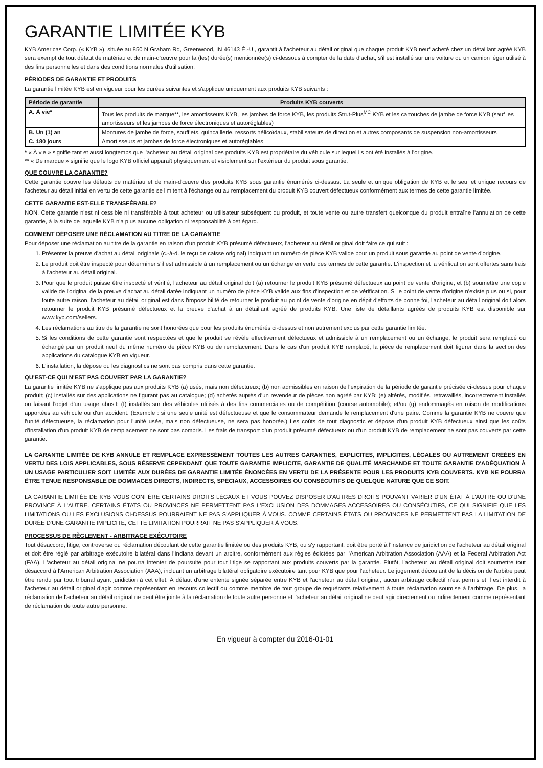GARANTIE LIMITÉE KYB
KYB Americas Corp. (« KYB »), située au 850 N Graham Rd, Greenwood, IN 46143 É.-U., garantit à l'acheteur au détail original que chaque produit KYB neuf acheté chez un détaillant agréé KYB sera exempt de tout défaut de matériau et de main-d'œuvre pour la (les) durée(s) mentionnée(s) ci-dessous à compter de la date d'achat, s'il est installé sur une voiture ou un camion léger utilisé à des fins personnelles et dans des conditions normales d'utilisation.
PÉRIODES DE GARANTIE ET PRODUITS
La garantie limitée KYB est en vigueur pour les durées suivantes et s'applique uniquement aux produits KYB suivants :
| Période de garantie | Produits KYB couverts |
| --- | --- |
| A. À vie* | Tous les produits de marque**, les amortisseurs KYB, les jambes de force KYB, les produits Strut-Plus<sup>MC</sup> KYB et les cartouches de jambe de force KYB (sauf les amortisseurs et les jambes de force électroniques et autoréglables) |
| B. Un (1) an | Montures de jambe de force, soufflets, quincaillerie, ressorts hélicoïdaux, stabilisateurs de direction et autres composants de suspension non-amortisseurs |
| C. 180 jours | Amortisseurs et jambes de force électroniques et autoréglables |
* « À vie » signifie tant et aussi longtemps que l'acheteur au détail original des produits KYB est propriétaire du véhicule sur lequel ils ont été installés à l'origine.
** « De marque » signifie que le logo KYB officiel apparaît physiquement et visiblement sur l'extérieur du produit sous garantie.
QUE COUVRE LA GARANTIE?
Cette garantie couvre les défauts de matériau et de main-d'œuvre des produits KYB sous garantie énumérés ci-dessus. La seule et unique obligation de KYB et le seul et unique recours de l'acheteur au détail initial en vertu de cette garantie se limitent à l'échange ou au remplacement du produit KYB couvert défectueux conformément aux termes de cette garantie limitée.
CETTE GARANTIE EST-ELLE TRANSFÉRABLE?
NON. Cette garantie n'est ni cessible ni transférable à tout acheteur ou utilisateur subséquent du produit, et toute vente ou autre transfert quelconque du produit entraîne l'annulation de cette garantie, à la suite de laquelle KYB n'a plus aucune obligation ni responsabilité à cet égard.
COMMENT DÉPOSER UNE RÉCLAMATION AU TITRE DE LA GARANTIE
Pour déposer une réclamation au titre de la garantie en raison d'un produit KYB présumé défectueux, l'acheteur au détail original doit faire ce qui suit :
1. Présenter la preuve d'achat au détail originale (c.-à-d. le reçu de caisse original) indiquant un numéro de pièce KYB valide pour un produit sous garantie au point de vente d'origine.
2. Le produit doit être inspecté pour déterminer s'il est admissible à un remplacement ou un échange en vertu des termes de cette garantie. L'inspection et la vérification sont offertes sans frais à l'acheteur au détail original.
3. Pour que le produit puisse être inspecté et vérifié, l'acheteur au détail original doit (a) retourner le produit KYB présumé défectueux au point de vente d'origine, et (b) soumettre une copie valide de l'original de la preuve d'achat au détail datée indiquant un numéro de pièce KYB valide aux fins d'inspection et de vérification. Si le point de vente d'origine n'existe plus ou si, pour toute autre raison, l'acheteur au détail original est dans l'impossibilité de retourner le produit au point de vente d'origine en dépit d'efforts de bonne foi, l'acheteur au détail original doit alors retourner le produit KYB présumé défectueux et la preuve d'achat à un détaillant agréé de produits KYB. Une liste de détaillants agréés de produits KYB est disponible sur www.kyb.com/sellers.
4. Les réclamations au titre de la garantie ne sont honorées que pour les produits énumérés ci-dessus et non autrement exclus par cette garantie limitée.
5. Si les conditions de cette garantie sont respectées et que le produit se révèle effectivement défectueux et admissible à un remplacement ou un échange, le produit sera remplacé ou échangé par un produit neuf du même numéro de pièce KYB ou de remplacement. Dans le cas d'un produit KYB remplacé, la pièce de remplacement doit figurer dans la section des applications du catalogue KYB en vigueur.
6. L'installation, la dépose ou les diagnostics ne sont pas compris dans cette garantie.
QU'EST-CE QUI N'EST PAS COUVERT PAR LA GARANTIE?
La garantie limitée KYB ne s'applique pas aux produits KYB (a) usés, mais non défectueux; (b) non admissibles en raison de l'expiration de la période de garantie précisée ci-dessus pour chaque produit; (c) installés sur des applications ne figurant pas au catalogue; (d) achetés auprès d'un revendeur de pièces non agréé par KYB; (e) altérés, modifiés, retravaillés, incorrectement installés ou faisant l'objet d'un usage abusif; (f) installés sur des véhicules utilisés à des fins commerciales ou de compétition (course automobile); et/ou (g) endommagés en raison de modifications apportées au véhicule ou d'un accident. (Exemple : si une seule unité est défectueuse et que le consommateur demande le remplacement d'une paire. Comme la garantie KYB ne couvre que l'unité défectueuse, la réclamation pour l'unité usée, mais non défectueuse, ne sera pas honorée.) Les coûts de tout diagnostic et dépose d'un produit KYB défectueux ainsi que les coûts d'installation d'un produit KYB de remplacement ne sont pas compris. Les frais de transport d'un produit présumé défectueux ou d'un produit KYB de remplacement ne sont pas couverts par cette garantie.
LA GARANTIE LIMITÉE DE KYB ANNULE ET REMPLACE EXPRESSÉMENT TOUTES LES AUTRES GARANTIES, EXPLICITES, IMPLICITES, LÉGALES OU AUTREMENT CRÉÉES EN VERTU DES LOIS APPLICABLES, SOUS RÉSERVE CEPENDANT QUE TOUTE GARANTIE IMPLICITE, GARANTIE DE QUALITÉ MARCHANDE ET TOUTE GARANTIE D'ADÉQUATION À UN USAGE PARTICULIER SOIT LIMITÉE AUX DURÉES DE GARANTIE LIMITÉE ÉNONCÉES EN VERTU DE LA PRÉSENTE POUR LES PRODUITS KYB COUVERTS. KYB NE POURRA ÊTRE TENUE RESPONSABLE DE DOMMAGES DIRECTS, INDIRECTS, SPÉCIAUX, ACCESSOIRES OU CONSÉCUTIFS DE QUELQUE NATURE QUE CE SOIT.
LA GARANTIE LIMITÉE DE KYB VOUS CONFÈRE CERTAINS DROITS LÉGAUX ET VOUS POUVEZ DISPOSER D'AUTRES DROITS POUVANT VARIER D'UN ÉTAT À L'AUTRE OU D'UNE PROVINCE À L'AUTRE. CERTAINS ÉTATS OU PROVINCES NE PERMETTENT PAS L'EXCLUSION DES DOMMAGES ACCESSOIRES OU CONSÉCUTIFS, CE QUI SIGNIFIE QUE LES LIMITATIONS OU LES EXCLUSIONS CI-DESSUS POURRAIENT NE PAS S'APPLIQUER À VOUS. COMME CERTAINS ÉTATS OU PROVINCES NE PERMETTENT PAS LA LIMITATION DE DURÉE D'UNE GARANTIE IMPLICITE, CETTE LIMITATION POURRAIT NE PAS S'APPLIQUER À VOUS.
PROCESSUS DE RÈGLEMENT - ARBITRAGE EXÉCUTOIRE
Tout désaccord, litige, controverse ou réclamation découlant de cette garantie limitée ou des produits KYB, ou s'y rapportant, doit être porté à l'instance de juridiction de l'acheteur au détail original et doit être réglé par arbitrage exécutoire bilatéral dans l'Indiana devant un arbitre, conformément aux règles édictées par l'American Arbitration Association (AAA) et la Federal Arbitration Act (FAA). L'acheteur au détail original ne pourra intenter de poursuite pour tout litige se rapportant aux produits couverts par la garantie. Plutôt, l'acheteur au détail original doit soumettre tout désaccord à l'American Arbitration Association (AAA), incluant un arbitrage bilatéral obligatoire exécutoire tant pour KYB que pour l'acheteur. Le jugement découlant de la décision de l'arbitre peut être rendu par tout tribunal ayant juridiction à cet effet. À défaut d'une entente signée séparée entre KYB et l'acheteur au détail original, aucun arbitrage collectif n'est permis et il est interdit à l'acheteur au détail original d'agir comme représentant en recours collectif ou comme membre de tout groupe de requérants relativement à toute réclamation soumise à l'arbitrage. De plus, la réclamation de l'acheteur au détail original ne peut être jointe à la réclamation de toute autre personne et l'acheteur au détail original ne peut agir directement ou indirectement comme représentant de réclamation de toute autre personne.
En vigueur à compter du 2016-01-01